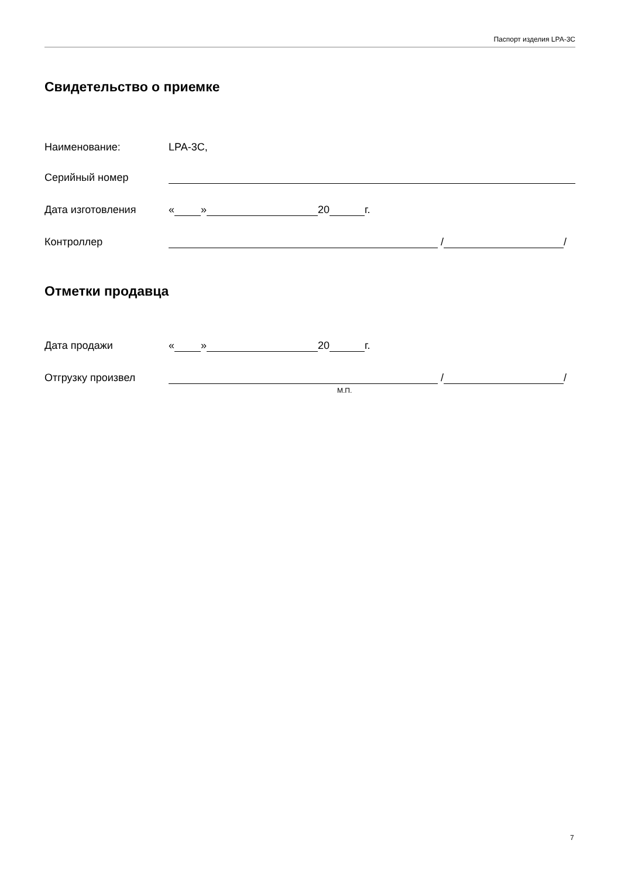Паспорт изделия LPA-3C
Свидетельство о приемке
Наименование: LPA-3C,
Серийный номер
Дата изготовления « » 20 г.
Контроллер / /
Отметки продавца
Дата продажи « » 20 г.
Отгрузку произвел / /
М.П.
7